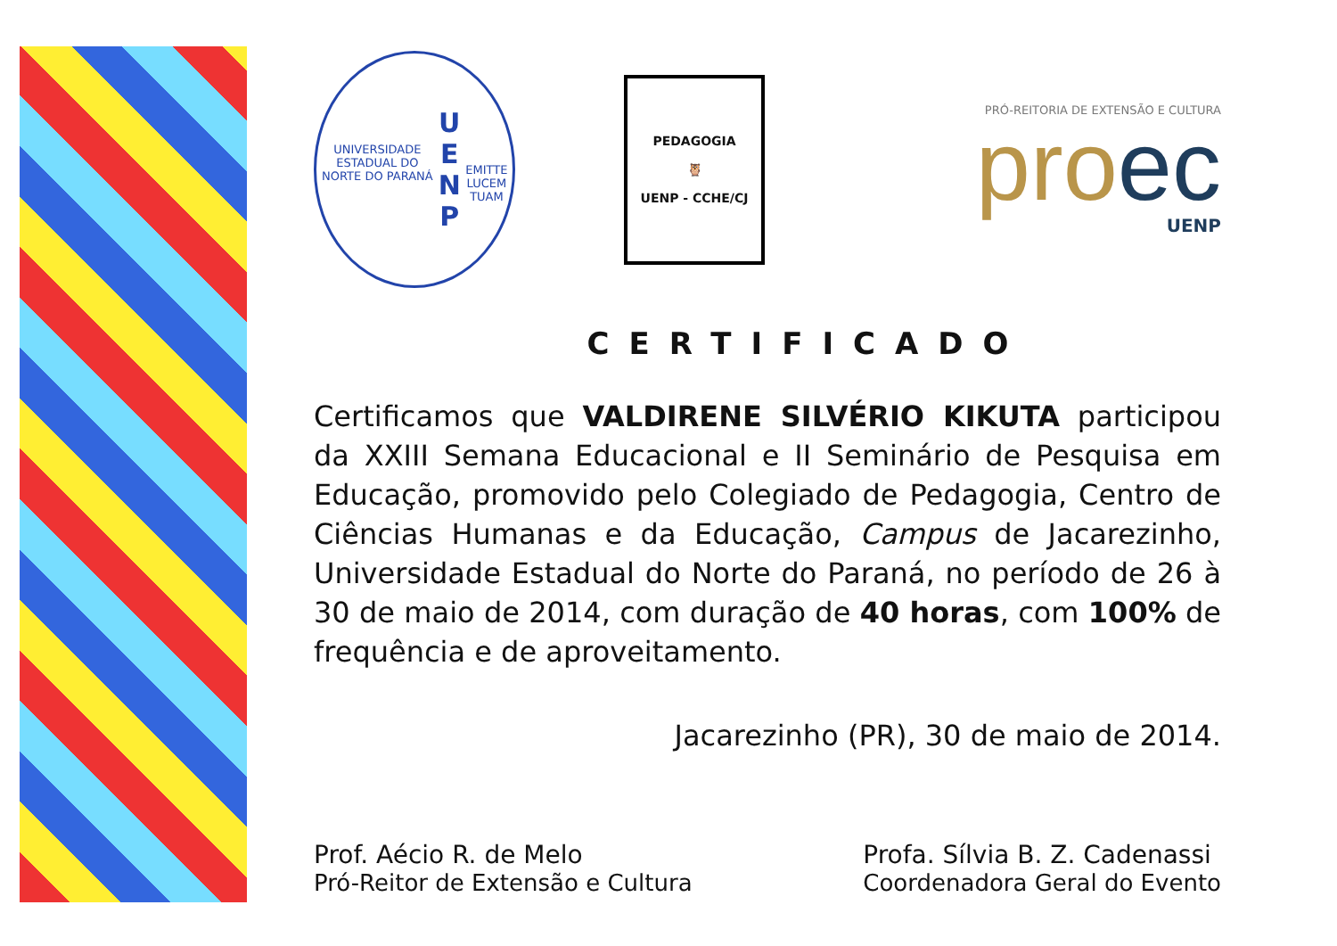UNIVERSIDADE ESTADUAL DO NORTE DO PARANÁ
U E
N P
EMITTE LUCEM TUAM
PEDAGOGIA
🦉
UENP - CCHE/CJ
PRÓ-REITORIA DE EXTENSÃO E CULTURA
proec
UENP
CERTIFICADO
Certificamos que VALDIRENE SILVÉRIO KIKUTA participou da XXIII Semana Educacional e II Seminário de Pesquisa em Educação, promovido pelo Colegiado de Pedagogia, Centro de Ciências Humanas e da Educação, Campus de Jacarezinho, Universidade Estadual do Norte do Paraná, no período de 26 à 30 de maio de 2014, com duração de 40 horas, com 100% de frequência e de aproveitamento.
Jacarezinho (PR), 30 de maio de 2014.
Prof. Aécio R. de Melo
Pró-Reitor de Extensão e Cultura
Profa. Sílvia B. Z. Cadenassi
Coordenadora Geral do Evento